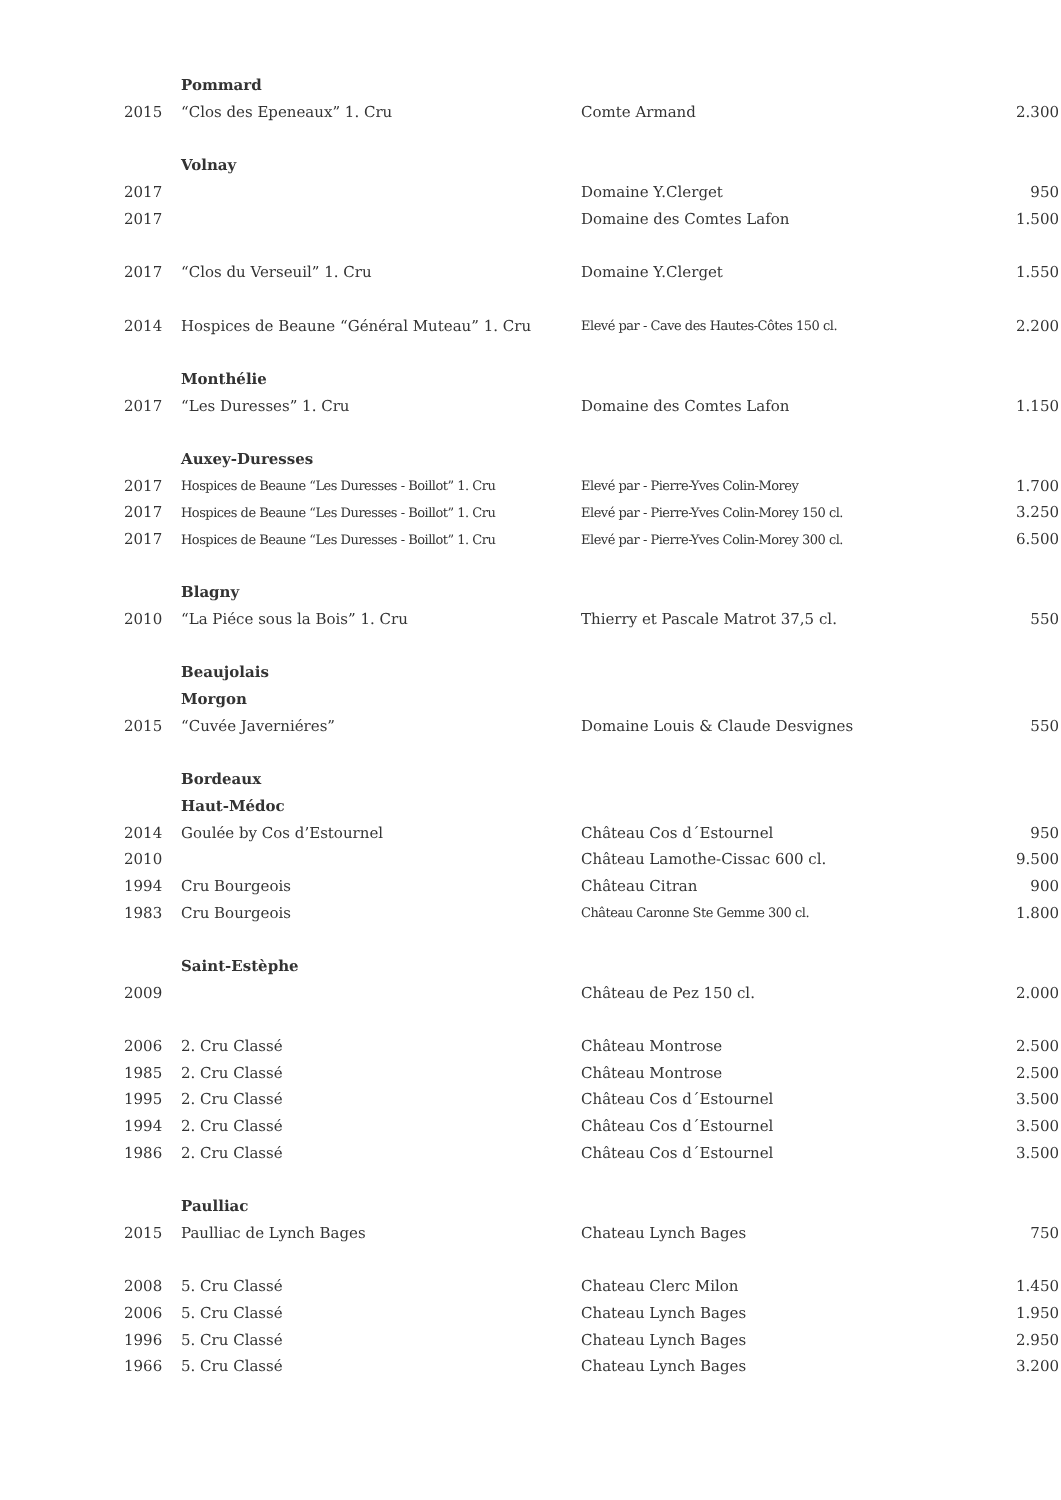| | Pommard | | |
| 2015 | “Clos des Epeneaux” 1. Cru | Comte Armand | 2.300 |
| | Volnay | | |
| 2017 | | Domaine Y.Clerget | 950 |
| 2017 | | Domaine des Comtes Lafon | 1.500 |
| 2017 | “Clos du Verseuil” 1. Cru | Domaine Y.Clerget | 1.550 |
| 2014 | Hospices de Beaune “Général Muteau” 1. Cru | Elevé par - Cave des Hautes-Côtes 150 cl. | 2.200 |
| | Monthélie | | |
| 2017 | “Les Duresses” 1. Cru | Domaine des Comtes Lafon | 1.150 |
| | Auxey-Duresses | | |
| 2017 | Hospices de Beaune “Les Duresses - Boillot” 1. Cru | Elevé par - Pierre-Yves Colin-Morey | 1.700 |
| 2017 | Hospices de Beaune “Les Duresses - Boillot” 1. Cru | Elevé par - Pierre-Yves Colin-Morey 150 cl. | 3.250 |
| 2017 | Hospices de Beaune “Les Duresses - Boillot” 1. Cru | Elevé par - Pierre-Yves Colin-Morey 300 cl. | 6.500 |
| | Blagny | | |
| 2010 | “La Piéce sous la Bois” 1. Cru | Thierry et Pascale Matrot 37,5 cl. | 550 |
| | Beaujolais | | |
| | Morgon | | |
| 2015 | “Cuvée Javerniéres” | Domaine Louis & Claude Desvignes | 550 |
| | Bordeaux | | |
| | Haut-Médoc | | |
| 2014 | Goulée by Cos d’Estournel | Château Cos d´Estournel | 950 |
| 2010 | | Château Lamothe-Cissac 600 cl. | 9.500 |
| 1994 | Cru Bourgeois | Château Citran | 900 |
| 1983 | Cru Bourgeois | Château Caronne Ste Gemme 300 cl. | 1.800 |
| | Saint-Estèphe | | |
| 2009 | | Château de Pez 150 cl. | 2.000 |
| 2006 | 2. Cru Classé | Château Montrose | 2.500 |
| 1985 | 2. Cru Classé | Château Montrose | 2.500 |
| 1995 | 2. Cru Classé | Château Cos d´Estournel | 3.500 |
| 1994 | 2. Cru Classé | Château Cos d´Estournel | 3.500 |
| 1986 | 2. Cru Classé | Château Cos d´Estournel | 3.500 |
| | Paulliac | | |
| 2015 | Paulliac de Lynch Bages | Chateau Lynch Bages | 750 |
| 2008 | 5. Cru Classé | Chateau Clerc Milon | 1.450 |
| 2006 | 5. Cru Classé | Chateau Lynch Bages | 1.950 |
| 1996 | 5. Cru Classé | Chateau Lynch Bages | 2.950 |
| 1966 | 5. Cru Classé | Chateau Lynch Bages | 3.200 |